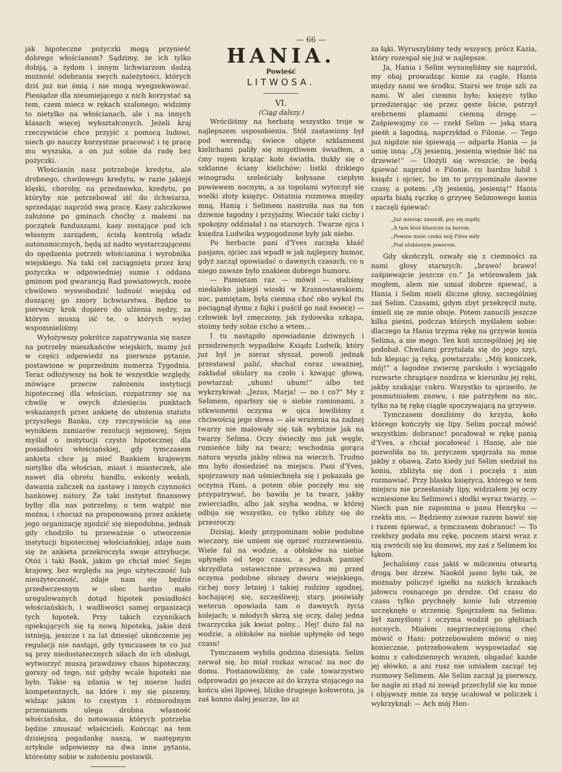— 66 —
jak hipoteczne pożyczki mogą przynieść dobrego włościanom? Sądzimy, że ich tylko dobiją, a żydom i innym lichwiarzom dadzą możność odebrania swych należytości, których dziś już nie śmią i nie mogą wyegzekwować. Pieniądze dla nieumiejącego z nich korzystać są tem, czem miecz w rękach szalonego; widzimy to nietylko na włościanach, ale i na innych klasach więcej wykształconych. Jeżeli kraj rzeczywiście chce przyjść z pomocą ludowi, niech go nauczy korzystnie pracować i tę pracę mu wyszuka, a on już sobie da radę bez pożyczki.
Włościanin nasz potrzebuje kredytu, ale drobnego, chwilowego kredytu, w razie jakiejś klęski, choroby, na przednowku, kredytu, po któryby nie potrzebował iść do ilchwiarza, sprzedając naprzód swą pracę. Kasy zaliczkowe założone po gminach choćby z małemi na początek funduszami, kasy zostające pod ich własnym zarządem, ścisłą kontrolą władz autonomicznych, będą aż nadto wystarczającemi do opędzenia potrzeb włościanina i wyrobnika wiejskiego. Na taki cel zaciągnięta przez kraj pożyczka w odpowiedniej sumie i oddana gminom pod gwarancją Rad powiatowych, może chwilowo wyswobodzić ludność wiejską od duszącej go zmory lichwiarstwa. Będzie to pierwszy krok dopiero do ulżenia nędzy, za którym muszą iść te, o których wyżej wspomnieliśmy.
Wyłożywszy pokrótce zapatrywania się nasze na potrzeby mieszkańców wiejskich, mamy już w części odpowiedź na pierwsze pytanie, postawione w poprzednim numerza Tygodnia. Teraz odłożywszy na bok te wszystkie względy, mówiące przeciw założeniu instytucji hipotecznej dla włościan, rozpatrzmy się na chwilę w owych dziesięciu punktach wskazanych przez ankietę do ułożenia statutu przyszłego Banku, czy rzeczywiście są one wynikiem zamiarów rezolucji sejmowej. Sejm myślał o instytucji czysto hipotecznej dla posiadłości włościańskiej, gdy tymczasem ankieta chce ją mieć Bankiem krajowym nietylko dla włościan, miast i miasteczek, ale nawet dla obrotu handlu, eskonty weksli, dawania zaliczek na zastawy i innych czynności bankowej natury. Że taki instytut finansowy byłby dla nas potrzebny, o tem wątpić nie można; i chociaż na proponowaną przez ankietę jego organizację zgodzić się niepodobna, jednak gdy chodziło tu przeważnie o utworzenie instytucji hipotecznej włościańskiej, zdaje nam się że ankieta przekroczyła swoje attrybucje. Otóż i taki Bank, jakim go chciał mieć Sejm krajowy, bez względu na jego użyteczność lub nieużyteczność, zdaje nam się będzie przedwczesnym w obec bardzo mało uregulowanych dotąd hipotek posiadłości włościańskich, i wadliwości samej organizacji tych hipotek. Przy takich czynnikach opiekujących się tą nową hipoteką, jakie dziś istnieją, jeszcze i za lat dziesięć ukończenie jej regulacji nie nastąpi, gdy tymczasem te co już są przy niedostatecznych siłach do ich obsługi, wytworzyć muszą prawdziwy chaos hipoteczny, gorszy od tego, niż gdyby wcale hipoteki nie było. Takie są zdania w tej mierze ludzi kompetentnych, na które i my się piszemy, widząc jakim to częstym i różnorodnym przemianom ulega drobna własność włościańska, do notowania których potrzeba będzie zmuszać właścicieli. Kończąc na tem dzisiejszą pogadankę naszą, w następnym artykule odpowiemy na dwa inne pytania, któreśmy sobie w założeniu postawili.
HANIA.
Powieść
LITWOSA.
VI.
(Ciąg dalszy.)
Wróciliśmy na herbatę wszystko troje w najlepszem usposobieniu. Stół zastawiony był pod werendą; świece objęte szklannemi kielichami paliły się migotliwem światłem, a ćmy rojem krążąc koło światła, tłukły się o szklanne ściany kielichów; listki dzikiego winogradu szeleściały kołysane ciepłym powiewem nocnym, a za topolami wytoczył się wielki złoty księżyc. Ostatnia rozmowa między mną, Hanią i Selimem nastroiła nas na ton dziwnie łagodny i przyjaźny. Wieczór taki cichy i spokojny oddziałał i na starszych. Twarze ojca i księdza Ludwika wypogodzone były jak niebo.
Po herbacie pani d'Yves zaczęła kłaść pasjans, ojciec zaś wpadł w jak najlepszy humor, gdyż zaczął opowiadać o dawnych czasach, co u niego zawsze było znakiem dobrego humoru.
— Pamiętam raz — mówił — staliśmy niedaleko jakiejś wioski w Krasnostawskiem; noc, pamiętam, była ciemna choć oko wykol (tu pociągnął dymu z fajki i puścił go nad świecę) — człowiek był zmęczony, jak żydowska szkapa, stoimy tedy sobie cicho a wtem...
I tu nastąpiło opowiadanie dziwnych i przedziwnych wypadków. Ksiądz Ludwik, który już był je nieraz słyszał, powoli jednak przestawał palić, słuchał coraz uważniej, zakładał okulary na czoło i kiwając głową, powtarzał: „uhum! uhum!“ albo też wykrzykiwał: „Jezus, Marja! — no i co?“ My z Selimem, oparłszy się o siebie ramionami, z utkwionemi oczyma w ojca łowiliśmy z chciwością jego słowa — ale wrażenia na żadnej twarzy nie malowały się tak wybitnie jak na twarzy Selima. Oczy świeciły mu jak węgle, rumieńce biły na twarz; wschodnia gorąca natura wyszła jakby oliwa na wierzch. Trudno mu było dosiedzieć na miejscu. Pani d'Yves, spojrzawszy nań uśmiechnęła się i pokazała go oczyma Hani, a potem obie poczęły mu się przypatrywać, bo bawiła je ta twarz, jakby zwierciadło, albo jak szyba wodna, w której odbija się wszystko, co tylko zbliży się do przezroczy.
Dzisiaj, kiedy przypominam sobie podobne wieczory, nie umiem się oprzeć rozrzewnieniu. Wiele fal na wodzie, a obłoków na niebie upłynęło od tego czasu, a jednak pamięć skrzydlata ustawicznie przesuwa mi przed oczyma podobne obrazy dworu wiejskiego, cichej nocy letniej i takiej rodziny zgodnej, kochającej się, szczęśliwej; stary, posiwiały weteran opowiada tam o dawnych życia kolejach; u młodych skrzą się oczy, dalej jedna twarzyczka jak kwiat polny... Hej! dużo fal na wodzie, a obłoków na niebie upłynęło od tego czasu!
Tymczasem wybiła godzina dziesiąta. Selim zerwał się, bo miał rozkaz wracać na noc do domu. Postanowiliśmy, że całe towarzystwo odprowadzi go jeszcze aż do krzyża stojącego na końcu alei lipowej, blizko drugiego kołowrotu, ja zaś konno dalej jeszcze, bo aż
za łąki. Wyruszyliśmy tedy wszyscy, prócz Kazia, który rozespał się już w najlepsze.
Ja, Hania i Selim wysunęliśmy się naprzód, my obaj prowadząc konie za cugle, Hania między nami we środku. Starsi we troje szli za nami. W alei ciemno było; księżyc tylko przedzierając się przez gęste liście, pstrzył srebrnemi plamami ciemną drogę. — Zaśpiewajmy co — rzekł Selim — jaką starą pieśń a łagodną, naprzykład o Filonie. — Tego już nigdzie nie śpiewają — odparła Hania — ja umię inną: „Oj jesienią, jesienią więdnie liść na drzewie!“ — Ułożyli się wreszcie, że będą śpiewać naprzód o Filonie, co bardzo lubił i ksiądz i ojciec, bo im to przypominało dawne czasy, a potem: „Oj jesienią, jesienią!“ Hania oparła białą rączkę o grzywę Selimowego konia i zaczęli śpiewać:
„Już miesiąc zaszedł, psy się uspiły,
„A tam ktoś klaszcze za borem.
„Pewnie mnie czeka mój Filon miły
„Pod ulubionym jaworem.
Gdy skończyli, ozwały się z ciemności za nami głosy starszych: „brawo! brawo! zaśpiewajcie jeszcze co.“ Ja wtórowałem jak mogłem, alem nie umiał dobrze śpiewać, a Hania i Selim mieli śliczne głosy, szczególniej zaś Selim. Czasami, gdym zbyt przekręcił nutę, śmieli się ze mnie oboje. Potem zanucili jeszcze kilka pieśni, podczas których myślałem sobie: dlaczego ta Hania trzyma rękę na grzywie konia Selima, a nie mego. Ten koń szczególniej jej się podobał. Chwilami przytulała się do jego szyi, lub klepiąc ją ręką, powtarzała: „Mój koniczek, mój!“ a łagodne zwierzę parskało i wyciągało rozwarte chrapiące nozdrza w kierunku jej ręki, jakby szukając cukru. Wszystko to sprawiło, że posmutniałem znowu, i nie patrzyłem na nic, tylko na tę rękę ciągle spoczywającą na grzywie.
Tymczasem doszliśmy do krzyża, koło którego kończyły się lipy. Selim począł mówić wszystkim: dobranoc! pocałował w rękę panią d'Yves, a chciał pocałować i Hanię, ale nie pozwoliła na to, przyczem spojrzała na mnie jakby z obawą. Zato kiedy już Selim siedział na koniu, zbliżyła się doń i poczęła z nim rozmawiać. Przy blasku księżyca, którego w tem miejscu nie przesłaniały lipy, widziałem jej oczy wzniesione ku Selimowi i słodki wyraz twarzy. — Niech pan nie zapomina o panu Henryku — rzekła mu. — Będziemy zawsze razem bawić się i razem śpiewać, a tymczasem dobranoc! — To rzekłszy podała mu rękę, poczem starsi wraz z nią zwrócili się ku domowi, my zaś z Selimem ku łąkom.
Jechaliśmy czas jakiś w milczeniu otwartą drogą bez drzew. Naokół jasno było tak, że możnaby policzyć igiełki na nizkich krzakach jałowcu rosnącego po drodze. Od czasu do czasu tylko prychnęły konie lub strzemię szczęknęło o strzemię. Spojrzałem na Selima: był zamyślony i oczyma wodził po głębiach nocnych. Miałem nieprzezwyciężoną chęć mówić o Hani: potrzebowałem mówić o niej koniecznie, potrzebowałem wyspowiadać się komu z całodziennych wrażeń, obgadać każde jej słówko, a ani rusz nie umiałem zacząć tej rozmowy Selimem. Ale Selim zaczął ją pierwszy, bo nagle ni ztąd ni zowąd przechylił się ku mnie i objąwszy mnie za szyję ucałował w policzek i wykrzyknął: — Ach mój Hen-